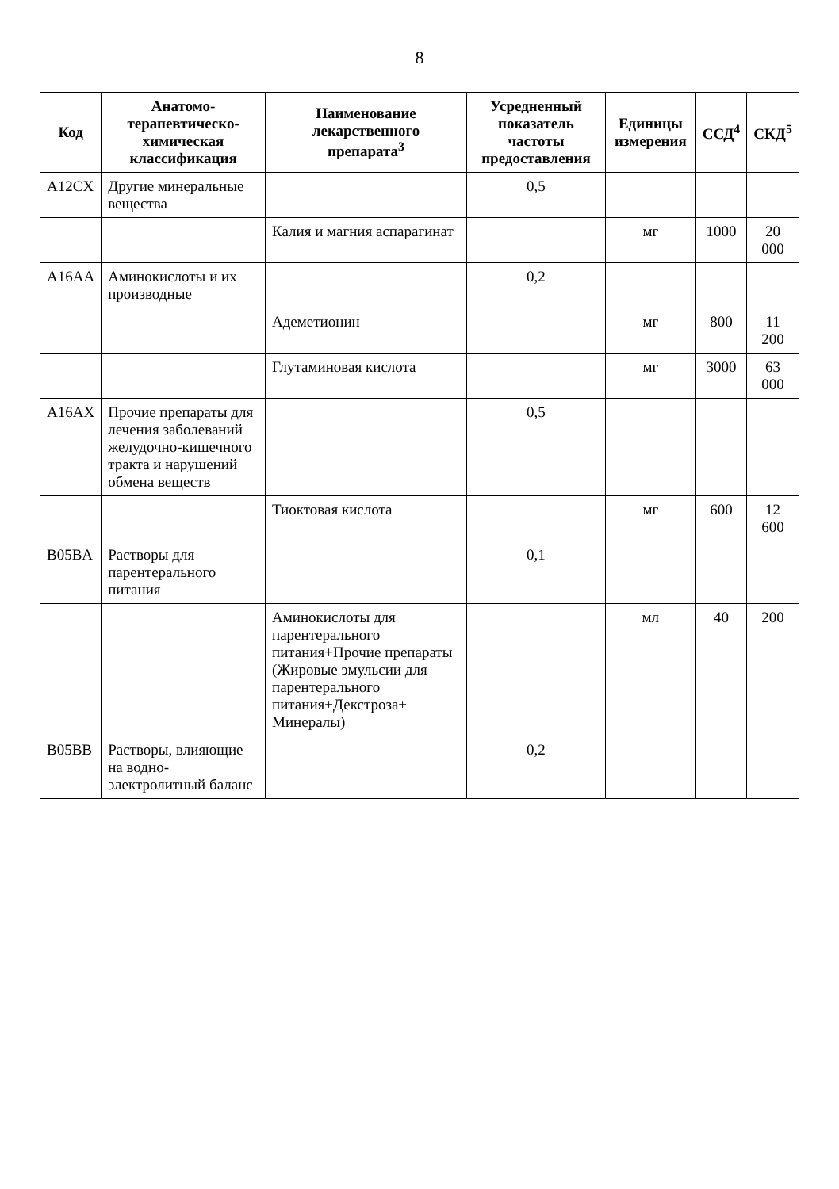8
| Код | Анатомо-терапевтическо-химическая классификация | Наименование лекарственного препарата<sup>3</sup> | Усредненный показатель частоты предоставления | Единицы измерения | ССД<sup>4</sup> | СКД<sup>5</sup> |
| --- | --- | --- | --- | --- | --- | --- |
| A12CX | Другие минеральные вещества | | 0,5 | | | |
| | | Калия и магния аспарагинат | | мг | 1000 | 20 000 |
| A16AA | Аминокислоты и их производные | | 0,2 | | | |
| | | Адеметионин | | мг | 800 | 11 200 |
| | | Глутаминовая кислота | | мг | 3000 | 63 000 |
| A16AX | Прочие препараты для лечения заболеваний желудочно-кишечного тракта и нарушений обмена веществ | | 0,5 | | | |
| | | Тиоктовая кислота | | мг | 600 | 12 600 |
| B05BA | Растворы для парентерального питания | | 0,1 | | | |
| | | Аминокислоты для парентерального питания+Прочие препараты (Жировые эмульсии для парентерального питания+Декстроза+ Минералы) | | мл | 40 | 200 |
| B05BB | Растворы, влияющие на водно-электролитный баланс | | 0,2 | | | |